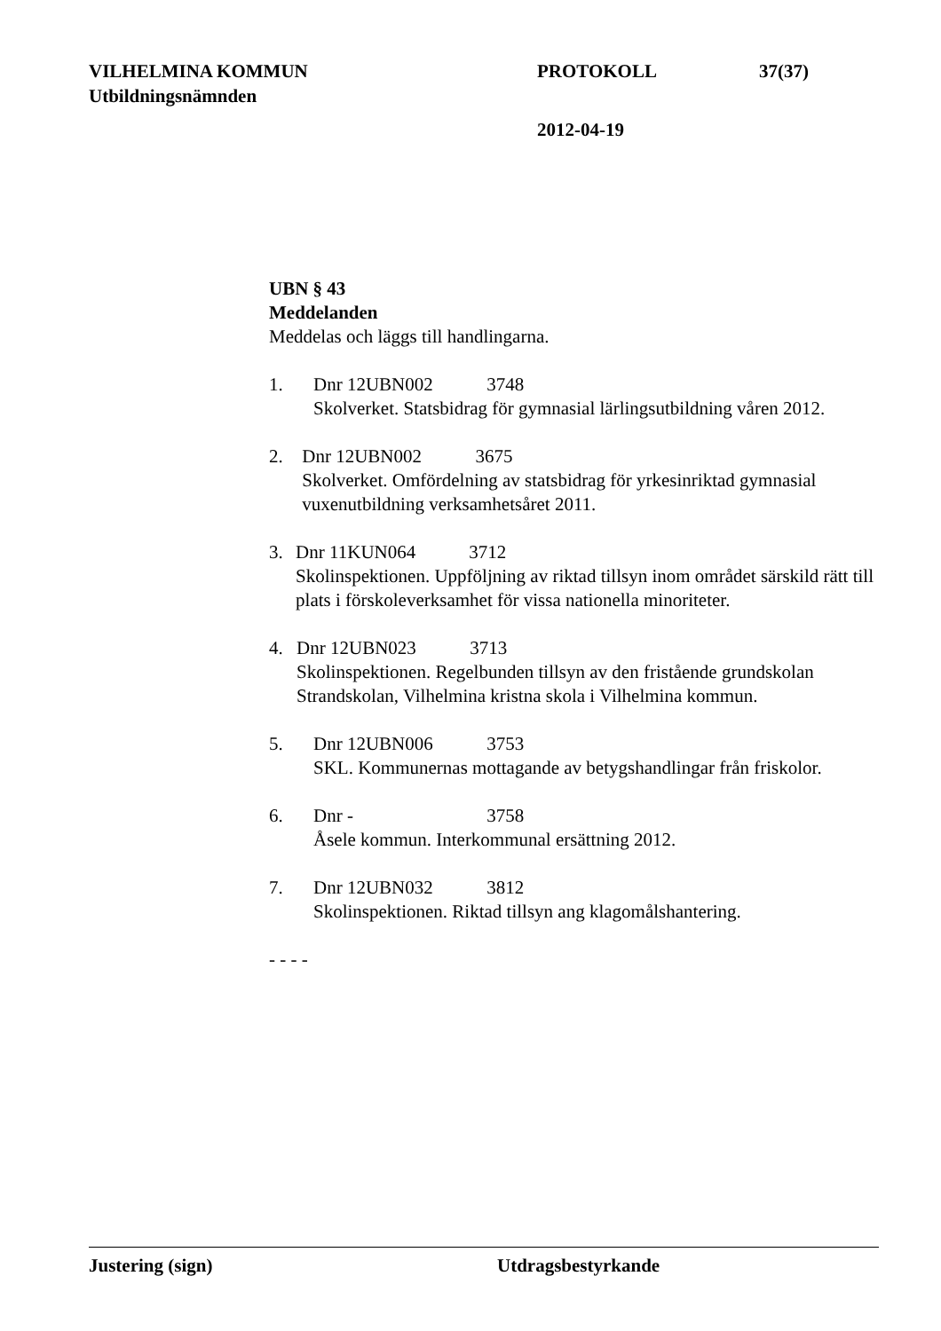VILHELMINA KOMMUN PROTOKOLL 37(37)
Utbildningsnämnden
2012-04-19
UBN § 43
Meddelanden
Meddelas och läggs till handlingarna.
1. Dnr 12UBN002 3748
Skolverket. Statsbidrag för gymnasial lärlingsutbildning våren 2012.
2. Dnr 12UBN002 3675
Skolverket. Omfördelning av statsbidrag för yrkesinriktad gymnasial vuxenutbildning verksamhetsåret 2011.
3. Dnr 11KUN064 3712
Skolinspektionen. Uppföljning av riktad tillsyn inom området särskild rätt till plats i förskoleverksamhet för vissa nationella minoriteter.
4. Dnr 12UBN023 3713
Skolinspektionen. Regelbunden tillsyn av den fristående grundskolan Strandskolan, Vilhelmina kristna skola i Vilhelmina kommun.
5. Dnr 12UBN006 3753
SKL. Kommunernas mottagande av betygshandlingar från friskolor.
6. Dnr - 3758
Åsele kommun. Interkommunal ersättning 2012.
7. Dnr 12UBN032 3812
Skolinspektionen. Riktad tillsyn ang klagomålshantering.
- - - -
Justering (sign) Utdragsbestyrkande